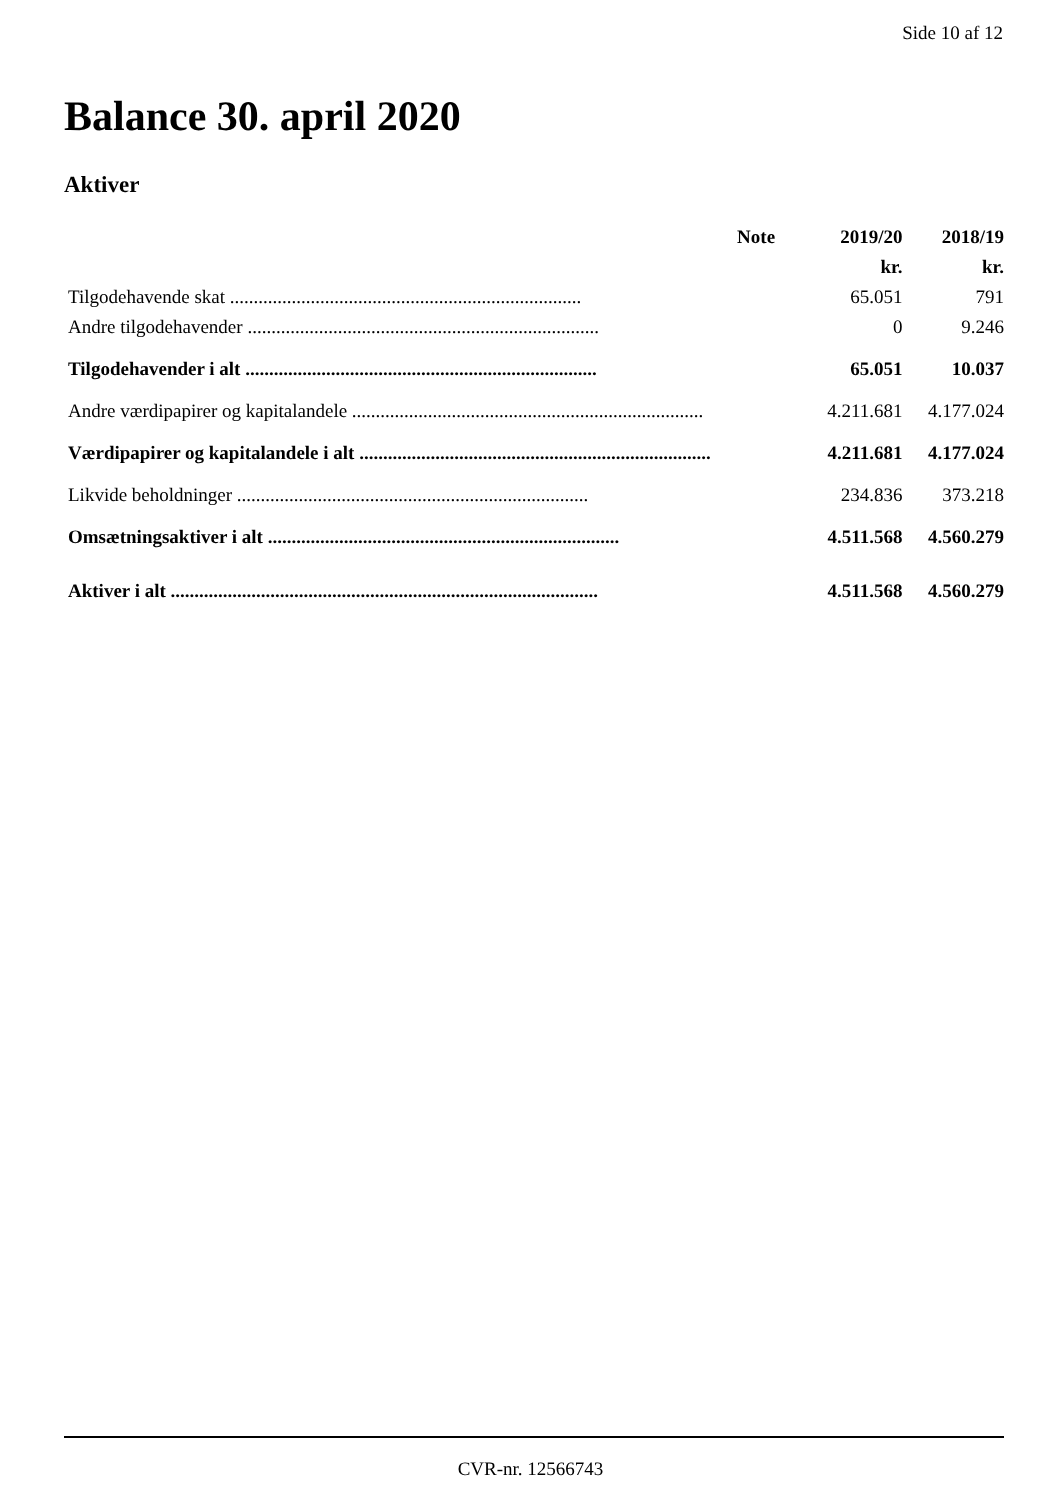Side 10 af 12
Balance 30. april 2020
Aktiver
| | Note | 2019/20 | 2018/19 |
| --- | --- | --- | --- |
| | | kr. | kr. |
| Tilgodehavende skat .......................................................................... | | 65.051 | 791 |
| Andre tilgodehavender .......................................................................... | | 0 | 9.246 |
| Tilgodehavender i alt .......................................................................... | | 65.051 | 10.037 |
| Andre værdipapirer og kapitalandele .......................................................................... | | 4.211.681 | 4.177.024 |
| Værdipapirer og kapitalandele i alt .......................................................................... | | 4.211.681 | 4.177.024 |
| Likvide beholdninger .......................................................................... | | 234.836 | 373.218 |
| Omsætningsaktiver i alt .......................................................................... | | 4.511.568 | 4.560.279 |
| Aktiver i alt .......................................................................................... | | 4.511.568 | 4.560.279 |
CVR-nr. 12566743